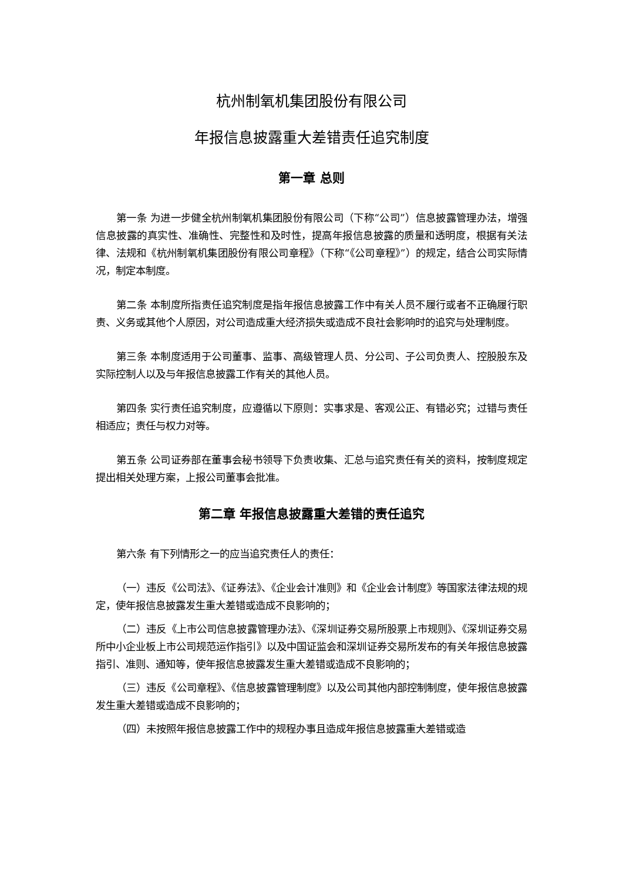杭州制氧机集团股份有限公司
年报信息披露重大差错责任追究制度
第一章 总则
第一条 为进一步健全杭州制氧机集团股份有限公司（下称“公司”）信息披露管理办法，增强信息披露的真实性、准确性、完整性和及时性，提高年报信息披露的质量和透明度，根据有关法律、法规和《杭州制氧机集团股份有限公司章程》（下称“《公司章程》”）的规定，结合公司实际情况，制定本制度。
第二条 本制度所指责任追究制度是指年报信息披露工作中有关人员不履行或者不正确履行职责、义务或其他个人原因，对公司造成重大经济损失或造成不良社会影响时的追究与处理制度。
第三条 本制度适用于公司董事、监事、高级管理人员、分公司、子公司负责人、控股股东及实际控制人以及与年报信息披露工作有关的其他人员。
第四条 实行责任追究制度，应遵循以下原则：实事求是、客观公正、有错必究；过错与责任相适应；责任与权力对等。
第五条 公司证券部在董事会秘书领导下负责收集、汇总与追究责任有关的资料，按制度规定提出相关处理方案，上报公司董事会批准。
第二章 年报信息披露重大差错的责任追究
第六条 有下列情形之一的应当追究责任人的责任：
（一）违反《公司法》、《证券法》、《企业会计准则》和《企业会计制度》等国家法律法规的规定，使年报信息披露发生重大差错或造成不良影响的；
（二）违反《上市公司信息披露管理办法》、《深圳证券交易所股票上市规则》、《深圳证券交易所中小企业板上市公司规范运作指引》以及中国证监会和深圳证券交易所发布的有关年报信息披露指引、准则、通知等，使年报信息披露发生重大差错或造成不良影响的；
（三）违反《公司章程》、《信息披露管理制度》以及公司其他内部控制制度，使年报信息披露发生重大差错或造成不良影响的；
（四）未按照年报信息披露工作中的规程办事且造成年报信息披露重大差错或造